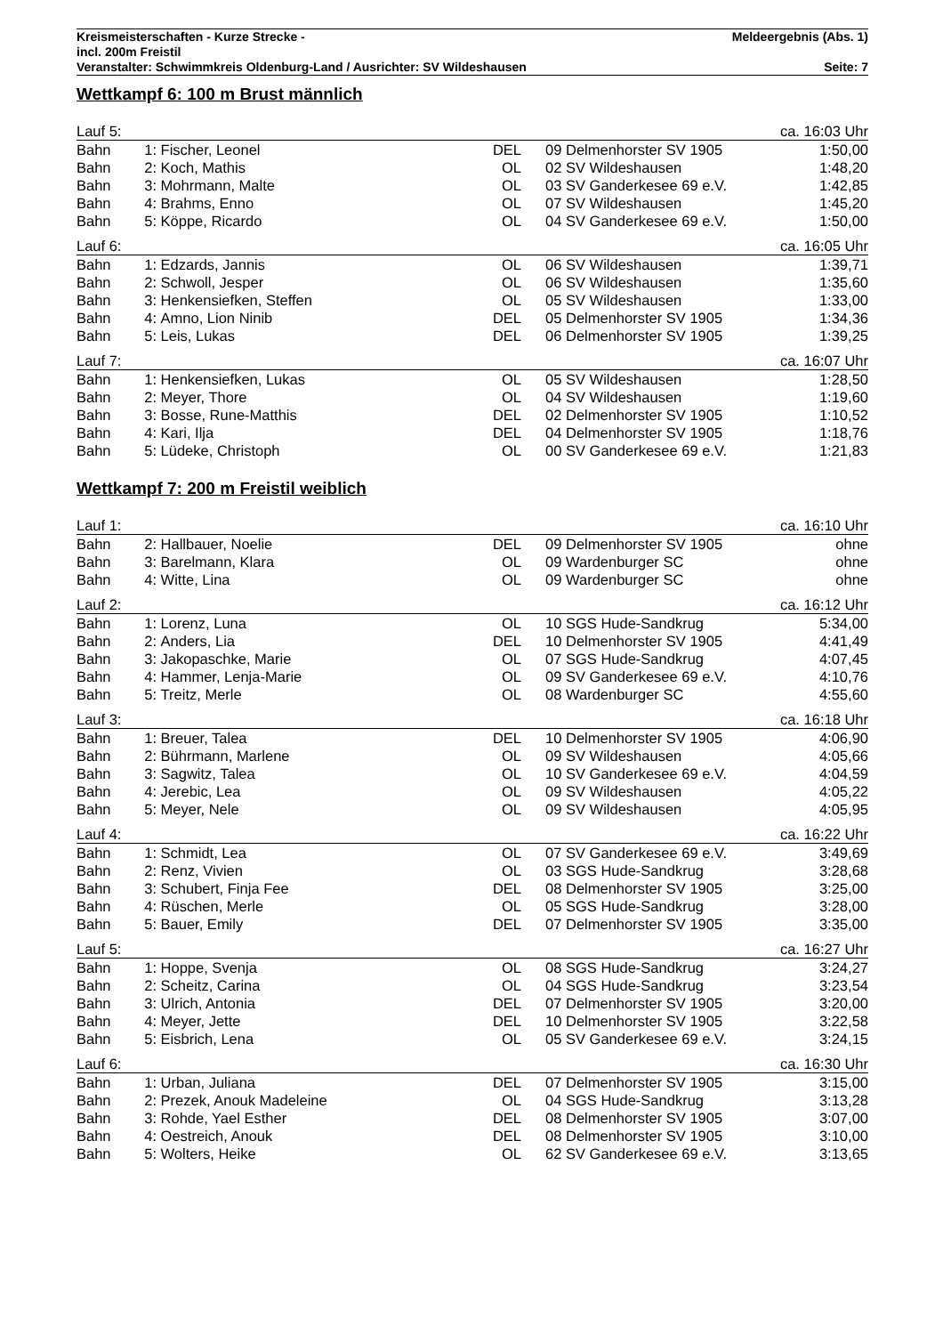Kreismeisterschaften - Kurze Strecke - Meldeergebnis (Abs. 1)
incl. 200m Freistil
Veranstalter: Schwimmkreis Oldenburg-Land / Ausrichter: SV Wildeshausen Seite: 7
Wettkampf 6: 100 m Brust männlich
| Lauf 5: | | | | | ca. 16:03 Uhr | |
| Bahn | 1: | Fischer, Leonel | DEL | 09 | Delmenhorster SV 1905 | 1:50,00 |
| Bahn | 2: | Koch, Mathis | OL | 02 | SV Wildeshausen | 1:48,20 |
| Bahn | 3: | Mohrmann, Malte | OL | 03 | SV Ganderkesee 69 e.V. | 1:42,85 |
| Bahn | 4: | Brahms, Enno | OL | 07 | SV Wildeshausen | 1:45,20 |
| Bahn | 5: | Köppe, Ricardo | OL | 04 | SV Ganderkesee 69 e.V. | 1:50,00 |
| Lauf 6: | | | | | ca. 16:05 Uhr | |
| Bahn | 1: | Edzards, Jannis | OL | 06 | SV Wildeshausen | 1:39,71 |
| Bahn | 2: | Schwoll, Jesper | OL | 06 | SV Wildeshausen | 1:35,60 |
| Bahn | 3: | Henkensiefken, Steffen | OL | 05 | SV Wildeshausen | 1:33,00 |
| Bahn | 4: | Amno, Lion Ninib | DEL | 05 | Delmenhorster SV 1905 | 1:34,36 |
| Bahn | 5: | Leis, Lukas | DEL | 06 | Delmenhorster SV 1905 | 1:39,25 |
| Lauf 7: | | | | | ca. 16:07 Uhr | |
| Bahn | 1: | Henkensiefken, Lukas | OL | 05 | SV Wildeshausen | 1:28,50 |
| Bahn | 2: | Meyer, Thore | OL | 04 | SV Wildeshausen | 1:19,60 |
| Bahn | 3: | Bosse, Rune-Matthis | DEL | 02 | Delmenhorster SV 1905 | 1:10,52 |
| Bahn | 4: | Kari, Ilja | DEL | 04 | Delmenhorster SV 1905 | 1:18,76 |
| Bahn | 5: | Lüdeke, Christoph | OL | 00 | SV Ganderkesee 69 e.V. | 1:21,83 |
Wettkampf 7: 200 m Freistil weiblich
| Lauf 1: | | | | | ca. 16:10 Uhr | |
| Bahn | 2: | Hallbauer, Noelie | DEL | 09 | Delmenhorster SV 1905 | ohne |
| Bahn | 3: | Barelmann, Klara | OL | 09 | Wardenburger SC | ohne |
| Bahn | 4: | Witte, Lina | OL | 09 | Wardenburger SC | ohne |
| Lauf 2: | | | | | ca. 16:12 Uhr | |
| Bahn | 1: | Lorenz, Luna | OL | 10 | SGS Hude-Sandkrug | 5:34,00 |
| Bahn | 2: | Anders, Lia | DEL | 10 | Delmenhorster SV 1905 | 4:41,49 |
| Bahn | 3: | Jakopaschke, Marie | OL | 07 | SGS Hude-Sandkrug | 4:07,45 |
| Bahn | 4: | Hammer, Lenja-Marie | OL | 09 | SV Ganderkesee 69 e.V. | 4:10,76 |
| Bahn | 5: | Treitz, Merle | OL | 08 | Wardenburger SC | 4:55,60 |
| Lauf 3: | | | | | ca. 16:18 Uhr | |
| Bahn | 1: | Breuer, Talea | DEL | 10 | Delmenhorster SV 1905 | 4:06,90 |
| Bahn | 2: | Bührmann, Marlene | OL | 09 | SV Wildeshausen | 4:05,66 |
| Bahn | 3: | Sagwitz, Talea | OL | 10 | SV Ganderkesee 69 e.V. | 4:04,59 |
| Bahn | 4: | Jerebic, Lea | OL | 09 | SV Wildeshausen | 4:05,22 |
| Bahn | 5: | Meyer, Nele | OL | 09 | SV Wildeshausen | 4:05,95 |
| Lauf 4: | | | | | ca. 16:22 Uhr | |
| Bahn | 1: | Schmidt, Lea | OL | 07 | SV Ganderkesee 69 e.V. | 3:49,69 |
| Bahn | 2: | Renz, Vivien | OL | 03 | SGS Hude-Sandkrug | 3:28,68 |
| Bahn | 3: | Schubert, Finja Fee | DEL | 08 | Delmenhorster SV 1905 | 3:25,00 |
| Bahn | 4: | Rüschen, Merle | OL | 05 | SGS Hude-Sandkrug | 3:28,00 |
| Bahn | 5: | Bauer, Emily | DEL | 07 | Delmenhorster SV 1905 | 3:35,00 |
| Lauf 5: | | | | | ca. 16:27 Uhr | |
| Bahn | 1: | Hoppe, Svenja | OL | 08 | SGS Hude-Sandkrug | 3:24,27 |
| Bahn | 2: | Scheitz, Carina | OL | 04 | SGS Hude-Sandkrug | 3:23,54 |
| Bahn | 3: | Ulrich, Antonia | DEL | 07 | Delmenhorster SV 1905 | 3:20,00 |
| Bahn | 4: | Meyer, Jette | DEL | 10 | Delmenhorster SV 1905 | 3:22,58 |
| Bahn | 5: | Eisbrich, Lena | OL | 05 | SV Ganderkesee 69 e.V. | 3:24,15 |
| Lauf 6: | | | | | ca. 16:30 Uhr | |
| Bahn | 1: | Urban, Juliana | DEL | 07 | Delmenhorster SV 1905 | 3:15,00 |
| Bahn | 2: | Prezek, Anouk Madeleine | OL | 04 | SGS Hude-Sandkrug | 3:13,28 |
| Bahn | 3: | Rohde, Yael Esther | DEL | 08 | Delmenhorster SV 1905 | 3:07,00 |
| Bahn | 4: | Oestreich, Anouk | DEL | 08 | Delmenhorster SV 1905 | 3:10,00 |
| Bahn | 5: | Wolters, Heike | OL | 62 | SV Ganderkesee 69 e.V. | 3:13,65 |